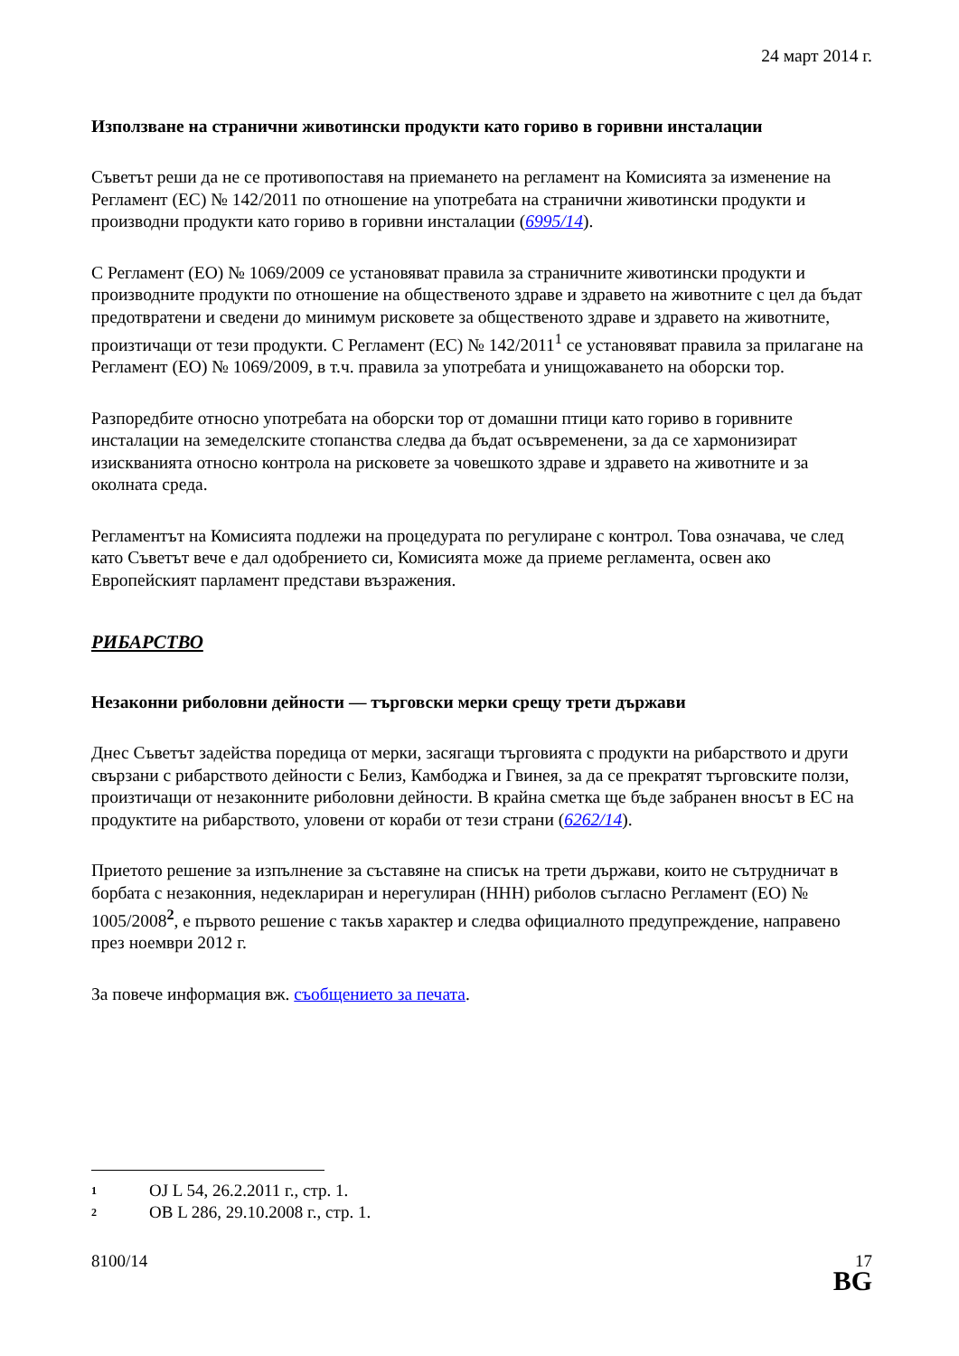24 март 2014 г.
Използване на странични животински продукти като гориво в горивни инсталации
Съветът реши да не се противопоставя на приемането на регламент на Комисията за изменение на Регламент (ЕС) № 142/2011 по отношение на употребата на странични животински продукти и производни продукти като гориво в горивни инсталации (6995/14).
С Регламент (ЕО) № 1069/2009 се установяват правила за страничните животински продукти и производните продукти по отношение на общественото здраве и здравето на животните с цел да бъдат предотвратени и сведени до минимум рисковете за общественото здраве и здравето на животните, произтичащи от тези продукти. С Регламент (ЕС) № 142/2011<sup>1</sup> се установяват правила за прилагане на Регламент (ЕО) № 1069/2009, в т.ч. правила за употребата и унищожаването на оборски тор.
Разпоредбите относно употребата на оборски тор от домашни птици като гориво в горивните инсталации на земеделските стопанства следва да бъдат осъвременени, за да се хармонизират изискванията относно контрола на рисковете за човешкото здраве и здравето на животните и за околната среда.
Регламентът на Комисията подлежи на процедурата по регулиране с контрол. Това означава, че след като Съветът вече е дал одобрението си, Комисията може да приеме регламента, освен ако Европейският парламент представи възражения.
РИБАРСТВО
Незаконни риболовни дейности — търговски мерки срещу трети държави
Днес Съветът задейства поредица от мерки, засягащи търговията с продукти на рибарството и други свързани с рибарството дейности с Белиз, Камбоджа и Гвинея, за да се прекратят търговските ползи, произтичащи от незаконните риболовни дейности. В крайна сметка ще бъде забранен вносът в ЕС на продуктите на рибарството, уловени от кораби от тези страни (6262/14).
Приетото решение за изпълнение за съставяне на списък на трети държави, които не сътрудничат в борбата с незаконния, недеклариран и нерегулиран (ННН) риболов съгласно Регламент (ЕО) № 1005/2008<sup>2</sup>, е първото решение с такъв характер и следва официалното предупреждение, направено през ноември 2012 г.
За повече информация вж. съобщението за печата.
1 OJ L 54, 26.2.2011 г., стр. 1.
2 ОВ L 286, 29.10.2008 г., стр. 1.
8100/14 17
BG